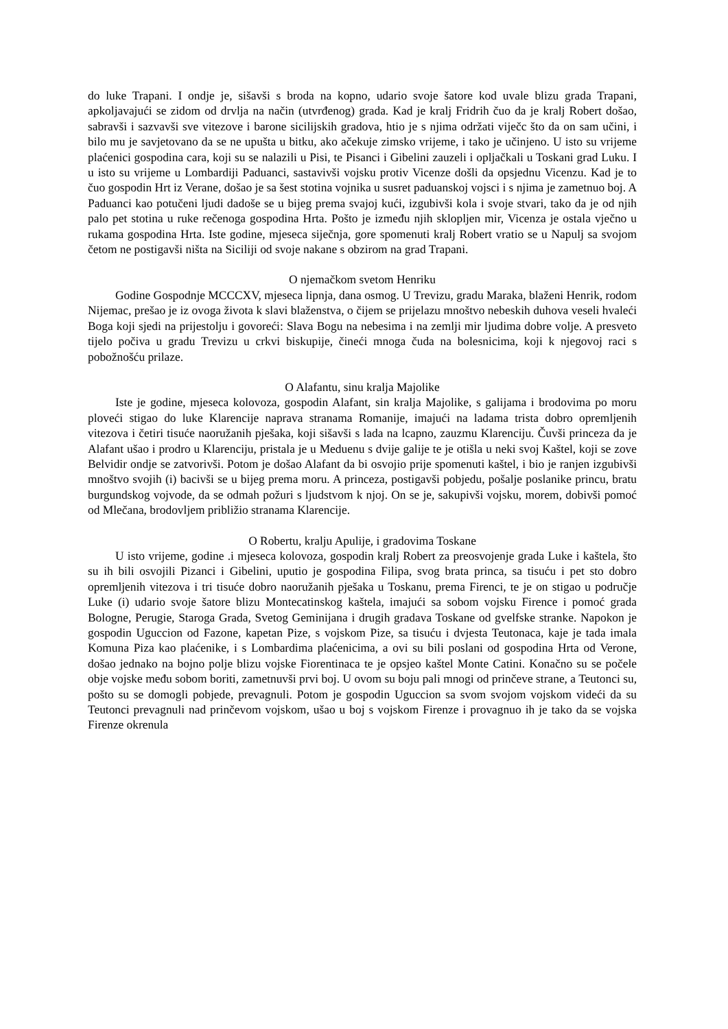do luke Trapani. I ondje je, sišavši s broda na kopno, udario svoje šatore kod uvale blizu grada Trapani, apkoljavajući se zidom od drvlja na način (utvrđenog) grada. Kad je kralj Fridrih čuo da je kralj Robert došao, sabravši i sazvavši sve vitezove i barone sicilijskih gradova, htio je s njima održati viječc što da on sam učini, i bilo mu je savjetovano da se ne upušta u bitku, ako ačekuje zimsko vrijeme, i tako je učinjeno. U isto su vrijeme plaćenici gospodina cara, koji su se nalazili u Pisi, te Pisanci i Gibelini zauzeli i opljačkali u Toskani grad Luku. I u isto su vrijeme u Lombardiji Paduanci, sastavivši vojsku protiv Vicenze došli da opsjednu Vicenzu. Kad je to čuo gospodin Hrt iz Verane, došao je sa šest stotina vojnika u susret paduanskoj vojsci i s njima je zametnuo boj. A Paduanci kao potučeni ljudi dadoše se u bijeg prema svajoj kući, izgubivši kola i svoje stvari, tako da je od njih palo pet stotina u ruke rečenoga gospodina Hrta. Pošto je između njih sklopljen mir, Vicenza je ostala vječno u rukama gospodina Hrta. Iste godine, mjeseca siječnja, gore spomenuti kralj Robert vratio se u Napulj sa svojom četom ne postigavši ništa na Siciliji od svoje nakane s obzirom na grad Trapani.
O njemačkom svetom Henriku
Godine Gospodnje MCCCXV, mjeseca lipnja, dana osmog. U Trevizu, gradu Maraka, blaženi Henrik, rodom Nijemac, prešao je iz ovoga života k slavi blaženstva, o čijem se prijelazu mnoštvo nebeskih duhova veseli hvaleći Boga koji sjedi na prijestolju i govoreći: Slava Bogu na nebesima i na zemlji mir ljudima dobre volje. A presveto tijelo počiva u gradu Trevizu u crkvi biskupije, čineći mnoga čuda na bolesnicima, koji k njegovoj raci s pobožnošću prilaze.
O Alafantu, sinu kralja Majolike
Iste je godine, mjeseca kolovoza, gospodin Alafant, sin kralja Majolike, s galijama i brodovima po moru ploveći stigao do luke Klarencije naprava stranama Romanije, imajući na ladama trista dobro opremljenih vitezova i četiri tisuće naoružanih pješaka, koji sišavši s lada na lcapno, zauzmu Klarenciju. Čuvši princeza da je Alafant ušao i prodro u Klarenciju, pristala je u Meduenu s dvije galije te je otišla u neki svoj Kaštel, koji se zove Belvidir ondje se zatvorivši. Potom je došao Alafant da bi osvojio prije spomenuti kaštel, i bio je ranjen izgubivši mnoštvo svojih (i) bacivši se u bijeg prema moru. A princeza, postigavši pobjedu, pošalje poslanike princu, bratu burgundskog vojvode, da se odmah požuri s ljudstvom k njoj. On se je, sakupivši vojsku, morem, dobivši pomoć od Mlečana, brodovljem približio stranama Klarencije.
O Robertu, kralju Apulije, i gradovima Toskane
U isto vrijeme, godine .i mjeseca kolovoza, gospodin kralj Robert za preosvojenje grada Luke i kaštela, što su ih bili osvojili Pizanci i Gibelini, uputio je gospodina Filipa, svog brata princa, sa tisuću i pet sto dobro opremljenih vitezova i tri tisuće dobro naoružanih pješaka u Toskanu, prema Firenci, te je on stigao u područje Luke (i) udario svoje šatore blizu Montecatinskog kaštela, imajući sa sobom vojsku Firence i pomoć grada Bologne, Perugie, Staroga Grada, Svetog Geminijana i drugih gradava Toskane od gvelfske stranke. Napokon je gospodin Uguccion od Fazone, kapetan Pize, s vojskom Pize, sa tisuću i dvjesta Teutonaca, kaje je tada imala Komuna Piza kao plaćenike, i s Lombardima plaćenicima, a ovi su bili poslani od gospodina Hrta od Verone, došao jednako na bojno polje blizu vojske Fiorentinaca te je opsjeo kaštel Monte Catini. Konačno su se počele obje vojske među sobom boriti, zametnuvši prvi boj. U ovom su boju pali mnogi od prinčeve strane, a Teutonci su, pošto su se domogli pobjede, prevagnuli. Potom je gospodin Uguccion sa svom svojom vojskom videći da su Teutonci prevagnuli nad prinčevom vojskom, ušao u boj s vojskom Firenze i provagnuo ih je tako da se vojska Firenze okrenula